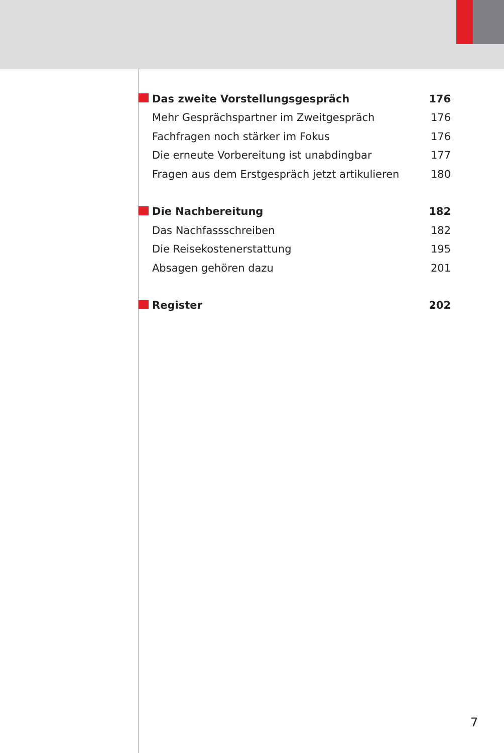Das zweite Vorstellungsgespräch 176
Mehr Gesprächspartner im Zweitgespräch 176
Fachfragen noch stärker im Fokus 176
Die erneute Vorbereitung ist unabdingbar 177
Fragen aus dem Erstgespräch jetzt artikulieren 180
Die Nachbereitung 182
Das Nachfassschreiben 182
Die Reisekostenerstattung 195
Absagen gehören dazu 201
Register 202
7